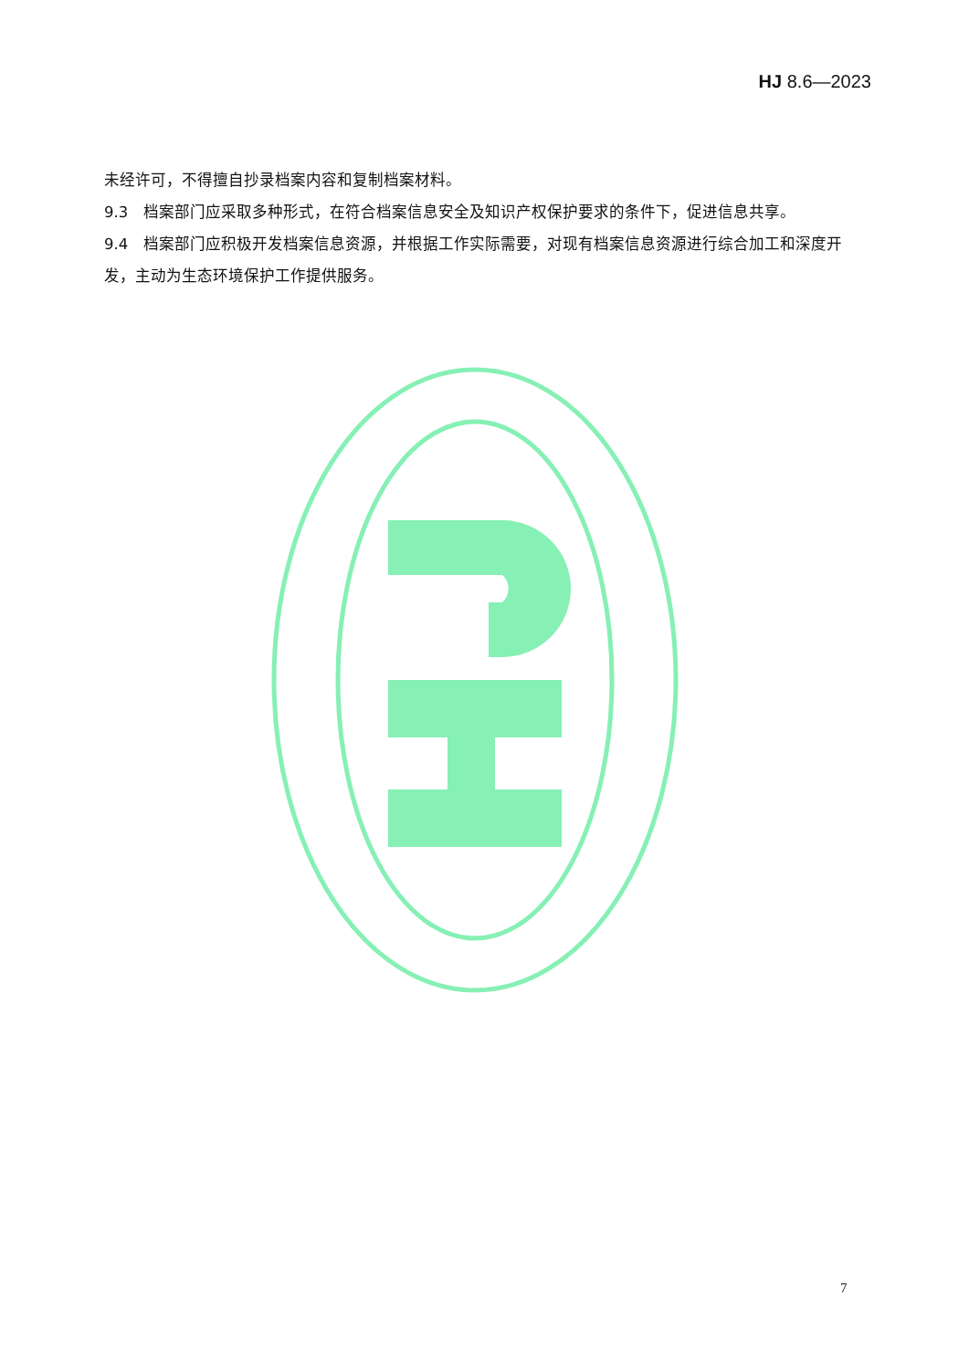HJ 8.6—2023
未经许可，不得擅自抄录档案内容和复制档案材料。
9.3　档案部门应采取多种形式，在符合档案信息安全及知识产权保护要求的条件下，促进信息共享。
9.4　档案部门应积极开发档案信息资源，并根据工作实际需要，对现有档案信息资源进行综合加工和深度开发，主动为生态环境保护工作提供服务。
7